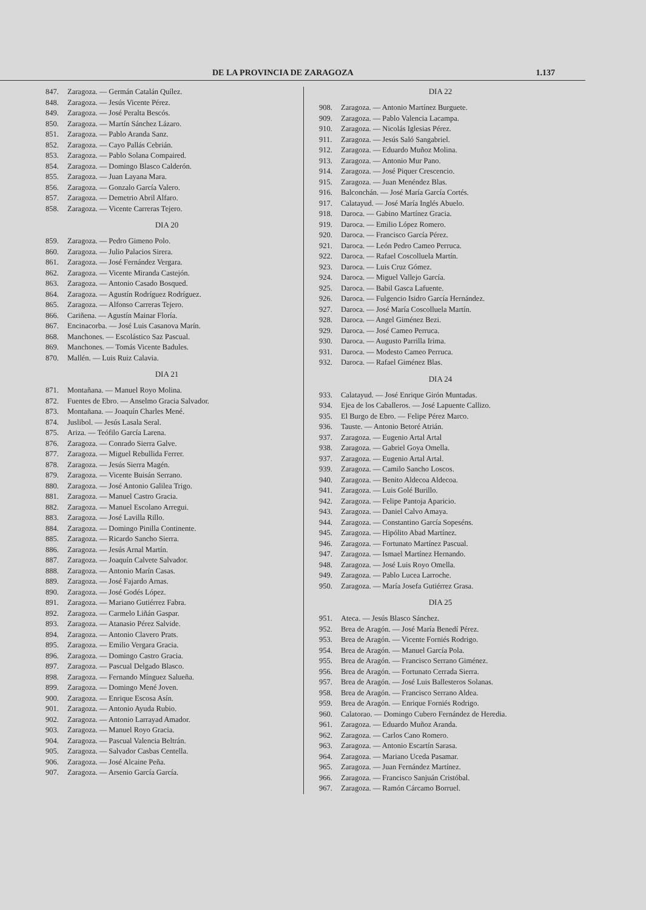DE LA PROVINCIA DE ZARAGOZA 1.137
847. Zaragoza. — Germán Catalán Quílez.
848. Zaragoza. — Jesús Vicente Pérez.
849. Zaragoza. — José Peralta Bescós.
850. Zaragoza. — Martín Sánchez Lázaro.
851. Zaragoza. — Pablo Aranda Sanz.
852. Zaragoza. — Cayo Pallás Cebrián.
853. Zaragoza. — Pablo Solana Compaired.
854. Zaragoza. — Domingo Blasco Calderón.
855. Zaragoza. — Juan Layana Mara.
856. Zaragoza. — Gonzalo García Valero.
857. Zaragoza. — Demetrio Abril Alfaro.
858. Zaragoza. — Vicente Carreras Tejero.
DIA 20
859. Zaragoza. — Pedro Gimeno Polo.
860. Zaragoza. — Julio Palacios Sirera.
861. Zaragoza. — José Fernández Vergara.
862. Zaragoza. — Vicente Miranda Castejón.
863. Zaragoza. — Antonio Casado Bosqued.
864. Zaragoza. — Agustín Rodríguez Rodríguez.
865. Zaragoza. — Alfonso Carreras Tejero.
866. Cariñena. — Agustín Mainar Floría.
867. Encinacorba. — José Luis Casanova Marín.
868. Manchones. — Escolástico Saz Pascual.
869. Manchones. — Tomás Vicente Badules.
870. Mallén. — Luis Ruiz Calavia.
DIA 21
871. Montañana. — Manuel Royo Molina.
872. Fuentes de Ebro. — Anselmo Gracia Salvador.
873. Montañana. — Joaquín Charles Mené.
874. Juslibol. — Jesús Lasala Seral.
875. Ariza. — Teófilo García Larena.
876. Zaragoza. — Conrado Sierra Galve.
877. Zaragoza. — Miguel Rebullida Ferrer.
878. Zaragoza. — Jesús Sierra Magén.
879. Zaragoza. — Vicente Buisán Serrano.
880. Zaragoza. — José Antonio Galilea Trigo.
881. Zaragoza. — Manuel Castro Gracia.
882. Zaragoza. — Manuel Escolano Arregui.
883. Zaragoza. — José Lavilla Rillo.
884. Zaragoza. — Domingo Pinilla Continente.
885. Zaragoza. — Ricardo Sancho Sierra.
886. Zaragoza. — Jesús Arnal Martín.
887. Zaragoza. — Joaquín Calvete Salvador.
888. Zaragoza. — Antonio Marín Casas.
889. Zaragoza. — José Fajardo Arnas.
890. Zaragoza. — José Godés López.
891. Zaragoza. — Mariano Gutiérrez Fabra.
892. Zaragoza. — Carmelo Liñán Gaspar.
893. Zaragoza. — Atanasio Pérez Salvide.
894. Zaragoza. — Antonio Clavero Prats.
895. Zaragoza. — Emilio Vergara Gracia.
896. Zaragoza. — Domingo Castro Gracia.
897. Zaragoza. — Pascual Delgado Blasco.
898. Zaragoza. — Fernando Mínguez Salueña.
899. Zaragoza. — Domingo Mené Joven.
900. Zaragoza. — Enrique Escosa Asín.
901. Zaragoza. — Antonio Ayuda Rubio.
902. Zaragoza. — Antonio Larrayad Amador.
903. Zaragoza. — Manuel Royo Gracia.
904. Zaragoza. — Pascual Valencia Beltrán.
905. Zaragoza. — Salvador Casbas Centella.
906. Zaragoza. — José Alcaine Peña.
907. Zaragoza. — Arsenio García García.
DIA 22
908. Zaragoza. — Antonio Martínez Burguete.
909. Zaragoza. — Pablo Valencia Lacampa.
910. Zaragoza. — Nicolás Iglesias Pérez.
911. Zaragoza. — Jesús Saló Sangabriel.
912. Zaragoza. — Eduardo Muñoz Molina.
913. Zaragoza. — Antonio Mur Pano.
914. Zaragoza. — José Piquer Crescencio.
915. Zaragoza. — Juan Menéndez Blas.
916. Balconchán. — José María García Cortés.
917. Calatayud. — José María Inglés Abuelo.
918. Daroca. — Gabino Martínez Gracia.
919. Daroca. — Emilio López Romero.
920. Daroca. — Francisco García Pérez.
921. Daroca. — León Pedro Cameo Perruca.
922. Daroca. — Rafael Coscolluela Martín.
923. Daroca. — Luis Cruz Gómez.
924. Daroca. — Miguel Vallejo García.
925. Daroca. — Babil Gasca Lafuente.
926. Daroca. — Fulgencio Isidro García Hernández.
927. Daroca. — José María Coscolluela Martín.
928. Daroca. — Angel Giménez Bezi.
929. Daroca. — José Cameo Perruca.
930. Daroca. — Augusto Parrilla Irima.
931. Daroca. — Modesto Cameo Perruca.
932. Daroca. — Rafael Giménez Blas.
DIA 24
933. Calatayud. — José Enrique Girón Muntadas.
934. Ejea de los Caballeros. — José Lapuente Callizo.
935. El Burgo de Ebro. — Felipe Pérez Marco.
936. Tauste. — Antonio Betoré Atrián.
937. Zaragoza. — Eugenio Artal Artal
938. Zaragoza. — Gabriel Goya Omella.
937. Zaragoza. — Eugenio Artal Artal.
939. Zaragoza. — Camilo Sancho Loscos.
940. Zaragoza. — Benito Aldecoa Aldecoa.
941. Zaragoza. — Luis Golé Burillo.
942. Zaragoza. — Felipe Pantoja Aparicio.
943. Zaragoza. — Daniel Calvo Amaya.
944. Zaragoza. — Constantino García Sopeséns.
945. Zaragoza. — Hipólito Abad Martínez.
946. Zaragoza. — Fortunato Martínez Pascual.
947. Zaragoza. — Ismael Martínez Hernando.
948. Zaragoza. — José Luis Royo Omella.
949. Zaragoza. — Pablo Lucea Larroche.
950. Zaragoza. — María Josefa Gutiérrez Grasa.
DIA 25
951. Ateca. — Jesús Blasco Sánchez.
952. Brea de Aragón. — José María Benedí Pérez.
953. Brea de Aragón. — Vicente Forniés Rodrigo.
954. Brea de Aragón. — Manuel García Pola.
955. Brea de Aragón. — Francisco Serrano Giménez.
956. Brea de Aragón. — Fortunato Cerrada Sierra.
957. Brea de Aragón. — José Luis Ballesteros Solanas.
958. Brea de Aragón. — Francisco Serrano Aldea.
959. Brea de Aragón. — Enrique Forniés Rodrigo.
960. Calatorao. — Domingo Cubero Fernández de Heredia.
961. Zaragoza. — Eduardo Muñoz Aranda.
962. Zaragoza. — Carlos Cano Romero.
963. Zaragoza. — Antonio Escartín Sarasa.
964. Zaragoza. — Mariano Uceda Pasamar.
965. Zaragoza. — Juan Fernández Martínez.
966. Zaragoza. — Francisco Sanjuán Cristóbal.
967. Zaragoza. — Ramón Cárcamo Borruel.